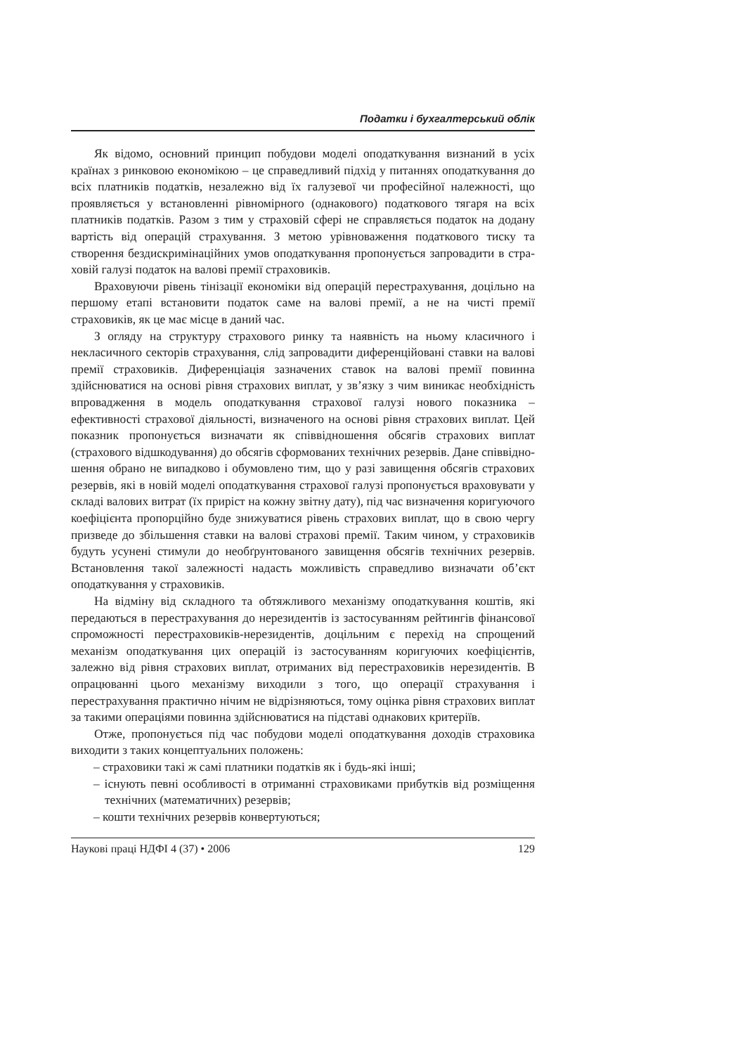Податки і бухгалтерський облік
Як відомо, основний принцип побудови моделі оподаткування визнаний в усіх країнах з ринковою економікою – це справедливий підхід у питаннях оподаткування до всіх платників податків, незалежно від їх галузевої чи професійної належності, що проявляється у встановленні рівномірного (однакового) податкового тягаря на всіх платників податків. Разом з тим у страховій сфері не справляється податок на додану вартість від операцій страхування. З метою урівноваження податкового тиску та створення без­дискримінаційних умов оподаткування пропонується запровадити в стра­ховій галузі податок на валові премії страховиків.
Враховуючи рівень тінізації економіки від операцій перестрахування, доцільно на першому етапі встановити податок саме на валові премії, а не на чисті премії страховиків, як це має місце в даний час.
З огляду на структуру страхового ринку та наявність на ньому класич­ного і некласичного секторів страхування, слід запровадити диференційо­вані ставки на валові премії страховиків. Диференціація зазначених ставок на валові премії повинна здійснюватися на основі рівня страхових виплат, у зв’язку з чим виникає необхідність впровадження в модель оподаткуван­ня страхової галузі нового показника – ефективності страхової діяльності, визначеного на основі рівня страхових виплат. Цей показник пропонується визначати як співвідношення обсягів страхових виплат (страхового від­шкодування) до обсягів сформованих технічних резервів. Дане співвідно­шення обрано не випадково і обумовлено тим, що у разі завищення обсягів страхових резервів, які в новій моделі оподаткування страхової галузі про­понується враховувати у складі валових витрат (їх приріст на кожну звітну дату), під час визначення коригуючого коефіцієнта пропорційно буде зни­жуватися рівень страхових виплат, що в свою чергу призведе до збільшення ставки на валові страхові премії. Таким чином, у страховиків будуть усунені стимули до необґрунтованого завищення обсягів технічних резервів. Вста­новлення такої залежності надасть можливість справедливо визначати об’єкт оподаткування у страховиків.
На відміну від складного та обтяжливого механізму оподаткування кош­тів, які передаються в перестрахування до нерезидентів із застосуванням рейтингів фінансової спроможності перестраховиків-нерезидентів, доціль­ним є перехід на спрощений механізм оподаткування цих операцій із засто­суванням коригуючих коефіцієнтів, залежно від рівня страхових виплат, отриманих від перестраховиків нерезидентів. В опрацюванні цього механіз­му виходили з того, що операції страхування і перестрахування практично нічим не відрізняються, тому оцінка рівня страхових виплат за такими опе­раціями повинна здійснюватися на підставі однакових критеріїв.
Отже, пропонується під час побудови моделі оподаткування доходів страховика виходити з таких концептуальних положень:
– страховики такі ж самі платники податків як і будь-які інші;
– існують певні особливості в отриманні страховиками прибутків від розміщення технічних (математичних) резервів;
– кошти технічних резервів конвертуються;
Наукові праці НДФІ 4 (37) • 2006 129